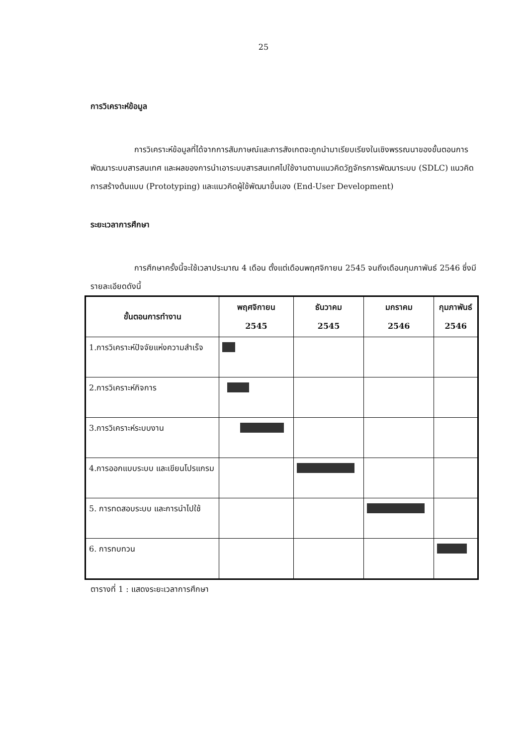25
การวิเคราะห์ข้อมูล
การวิเคราะห์ข้อมูลที่ได้จากการสัมภาษณ์และการสังเกตจะถูกนำมาเรียบเรียงในเชิงพรรณนาของขั้นตอนการพัฒนาระบบสารสนเทศ และผลของการนำเอาระบบสารสนเทศไปใช้งานตามแนวคิดวัฏจักรการพัฒนาระบบ (SDLC) แนวคิดการสร้างต้นแบบ (Prototyping) และแนวคิดผู้ใช้พัฒนาขึ้นเอง (End-User Development)
ระยะเวลาการศึกษา
การศึกษาครั้งนี้จะใช้เวลาประมาณ 4 เดือน ตั้งแต่เดือนพฤศจิกายน 2545 จนถึงเดือนกุมภาพันธ์ 2546 ซึ่งมีรายละเอียดดังนี้
| ขั้นตอนการทำงาน | พฤศจิกายน 2545 | ธันวาคม 2545 | มกราคม 2546 | กุมภาพันธ์ 2546 |
| --- | --- | --- | --- | --- |
| 1.การวิเคราะห์ปัจจัยแห่งความสำเร็จ | | | | |
| 2.การวิเคราะห์กิจการ | | | | |
| 3.การวิเคราะห์ระบบงาน | | | | |
| 4.การออกแบบระบบ และเขียนโปรแกรม | | | | |
| 5. การทดสอบระบบ และการนำไปใช้ | | | | |
| 6. การทบทวน | | | | |
ตารางที่ 1 : แสดงระยะเวลาการศึกษา